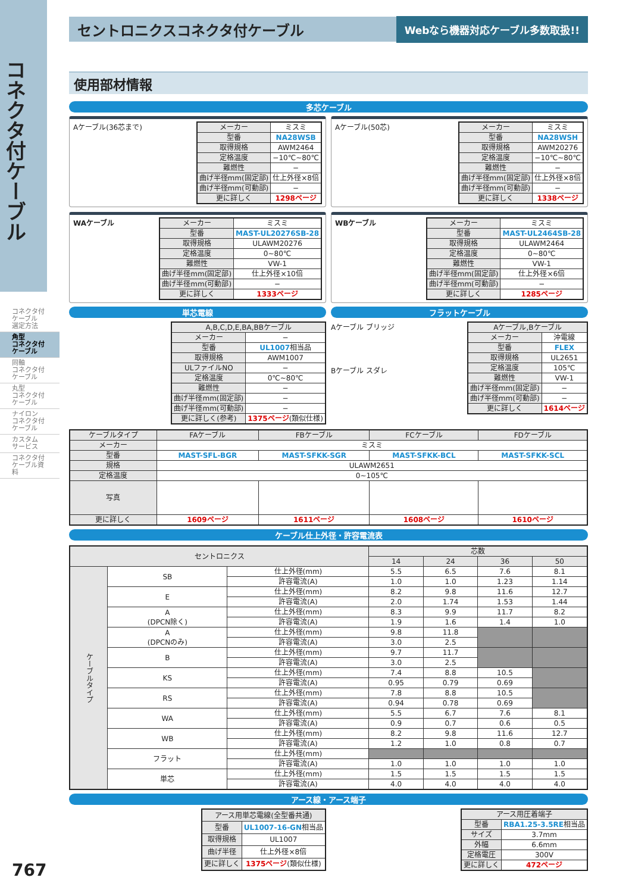コネクタ付ケーブル
コネクタ付
ケーブル
選定方法
角型
コネクタ付
ケーブル
同軸
コネクタ付
ケーブル
丸型
コネクタ付
ケーブル
ナイロン
コネクタ付
ケーブル
カスタム
サービス
コネクタ付
ケーブル資料
セントロニクスコネクタ付ケーブル Webなら機器対応ケーブル多数取扱!!
使用部材情報
多芯ケーブル
Aケーブル(36芯まで)
| メーカー | ミスミ |
| 型番 | NA28WSB |
| 取得規格 | AWM2464 |
| 定格温度 | −10℃~80℃ |
| 難燃性 | − |
| 曲げ半径mm(固定部) | 仕上外径×8倍 |
| 曲げ半径mm(可動部) | − |
| 更に詳しく | 1298ページ |
Aケーブル(50芯)
| メーカー | ミスミ |
| 型番 | NA28WSH |
| 取得規格 | AWM20276 |
| 定格温度 | −10℃~80℃ |
| 難燃性 | − |
| 曲げ半径mm(固定部) | 仕上外径×8倍 |
| 曲げ半径mm(可動部) | − |
| 更に詳しく | 1338ページ |
WAケーブル
| メーカー | ミスミ |
| 型番 | MAST-UL20276SB-28 |
| 取得規格 | ULAWM20276 |
| 定格温度 | 0~80℃ |
| 難燃性 | VW-1 |
| 曲げ半径mm(固定部) | 仕上外径×10倍 |
| 曲げ半径mm(可動部) | − |
| 更に詳しく | 1333ページ |
WBケーブル
| メーカー | ミスミ |
| 型番 | MAST-UL2464SB-28 |
| 取得規格 | ULAWM2464 |
| 定格温度 | 0~80℃ |
| 難燃性 | VW-1 |
| 曲げ半径mm(固定部) | 仕上外径×6倍 |
| 曲げ半径mm(可動部) | − |
| 更に詳しく | 1285ページ |
単芯電線
| A,B,C,D,E,BA,BBケーブル | |
| --- | --- |
| メーカー | − |
| 型番 | UL1007 相当品 |
| 取得規格 | AWM1007 |
| ULファイルNO | − |
| 定格温度 | 0℃~80℃ |
| 難燃性 | − |
| 曲げ半径mm(固定部) | − |
| 曲げ半径mm(可動部) | − |
| 更に詳しく(参考) | 1375ページ (類似仕様) |
フラットケーブル
Aケーブル ブリッジ
Bケーブル スダレ
| Aケーブル,Bケーブル | |
| --- | --- |
| メーカー | 沖電線 |
| 型番 | FLEX |
| 取得規格 | UL2651 |
| 定格温度 | 105℃ |
| 難燃性 | VW-1 |
| 曲げ半径mm(固定部) | − |
| 曲げ半径mm(可動部) | − |
| 更に詳しく | 1614ページ |
| ケーブルタイプ | FAケーブル | FBケーブル | FCケーブル | FDケーブル |
| --- | --- | --- | --- | --- |
| メーカー | ミスミ | | | |
| 型番 | MAST-SFL-BGR | MAST-SFKK-SGR | MAST-SFKK-BCL | MAST-SFKK-SCL |
| 規格 | ULAWM2651 | | | |
| 定格温度 | 0~105℃ | | | |
| 写真 | | | | |
| 更に詳しく | 1609ページ | 1611ページ | 1608ページ | 1610ページ |
ケーブル仕上外径・許容電流表
| セントロニクス | | | 芯数 | | | |
| --- | --- | --- | --- | --- | --- | --- |
| | | | 14 | 24 | 36 | 50 |
| ケーブルタイプ | SB | 仕上外径(mm) | 5.5 | 6.5 | 7.6 | 8.1 |
| | | 許容電流(A) | 1.0 | 1.0 | 1.23 | 1.14 |
| | E | 仕上外径(mm) | 8.2 | 9.8 | 11.6 | 12.7 |
| | | 許容電流(A) | 2.0 | 1.74 | 1.53 | 1.44 |
| | A (DPCN除く) | 仕上外径(mm) | 8.3 | 9.9 | 11.7 | 8.2 |
| | | 許容電流(A) | 1.9 | 1.6 | 1.4 | 1.0 |
| | A (DPCNのみ) | 仕上外径(mm) | 9.8 | 11.8 | | |
| | | 許容電流(A) | 3.0 | 2.5 | | |
| | B | 仕上外径(mm) | 9.7 | 11.7 | | |
| | | 許容電流(A) | 3.0 | 2.5 | | |
| | KS | 仕上外径(mm) | 7.4 | 8.8 | 10.5 | |
| | | 許容電流(A) | 0.95 | 0.79 | 0.69 | |
| | RS | 仕上外径(mm) | 7.8 | 8.8 | 10.5 | |
| | | 許容電流(A) | 0.94 | 0.78 | 0.69 | |
| | WA | 仕上外径(mm) | 5.5 | 6.7 | 7.6 | 8.1 |
| | | 許容電流(A) | 0.9 | 0.7 | 0.6 | 0.5 |
| | WB | 仕上外径(mm) | 8.2 | 9.8 | 11.6 | 12.7 |
| | | 許容電流(A) | 1.2 | 1.0 | 0.8 | 0.7 |
| | フラット | 仕上外径(mm) | | | | |
| | | 許容電流(A) | 1.0 | 1.0 | 1.0 | 1.0 |
| | 単芯 | 仕上外径(mm) | 1.5 | 1.5 | 1.5 | 1.5 |
| | | 許容電流(A) | 4.0 | 4.0 | 4.0 | 4.0 |
アース線・アース端子
| アース用単芯電線(全型番共通) | |
| --- | --- |
| 型番 | UL1007-16-GN 相当品 |
| 取得規格 | UL1007 |
| 曲げ半径 | 仕上外径×8倍 |
| 更に詳しく | 1375ページ (類似仕様) |
| アース用圧着端子 | |
| --- | --- |
| 型番 | RBA1.25-3.5RE 相当品 |
| サイズ | 3.7mm |
| 外幅 | 6.6mm |
| 定格電圧 | 300V |
| 更に詳しく | 472ページ |
767